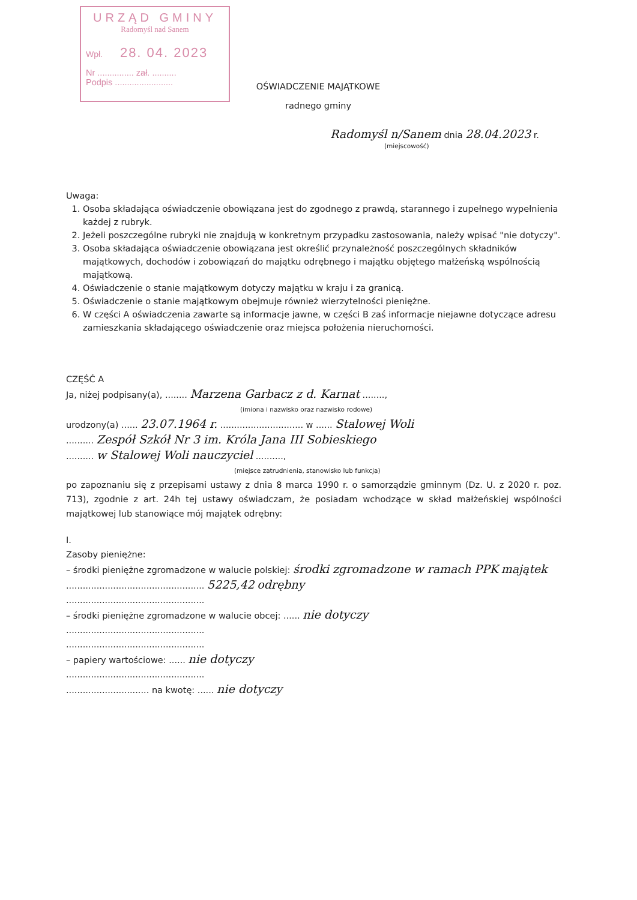URZĄD GMINY
Radomyśl nad Sanem
Wpł. 28. 04. 2023
Nr ............... zał. ..........
Podpis ........................
OŚWIADCZENIE MAJĄTKOWE
radnego gminy
Radomyśl n/Sanem dnia 28.04.2023 r.
(miejscowość)
Uwaga:
1. Osoba składająca oświadczenie obowiązana jest do zgodnego z prawdą, starannego i zupełnego wypełnienia każdej z rubryk.
2. Jeżeli poszczególne rubryki nie znajdują w konkretnym przypadku zastosowania, należy wpisać "nie dotyczy".
3. Osoba składająca oświadczenie obowiązana jest określić przynależność poszczególnych składników majątkowych, dochodów i zobowiązań do majątku odrębnego i majątku objętego małżeńską wspólnością majątkową.
4. Oświadczenie o stanie majątkowym dotyczy majątku w kraju i za granicą.
5. Oświadczenie o stanie majątkowym obejmuje również wierzytelności pieniężne.
6. W części A oświadczenia zawarte są informacje jawne, w części B zaś informacje niejawne dotyczące adresu zamieszkania składającego oświadczenie oraz miejsca położenia nieruchomości.
CZĘŚĆ A
Ja, niżej podpisany(a), ........ Marzena Garbacz z d. Karnat ........,
(imiona i nazwisko oraz nazwisko rodowe)
urodzony(a) ...... 23.07.1964 r. .............................. w ...... Stalowej Woli
.......... Zespół Szkół Nr 3 im. Króla Jana III Sobieskiego
.......... w Stalowej Woli nauczyciel ..........,
(miejsce zatrudnienia, stanowisko lub funkcja)
po zapoznaniu się z przepisami ustawy z dnia 8 marca 1990 r. o samorządzie gminnym (Dz. U. z 2020 r. poz. 713), zgodnie z art. 24h tej ustawy oświadczam, że posiadam wchodzące w skład małżeńskiej wspólności majątkowej lub stanowiące mój majątek odrębny:
I.
Zasoby pieniężne:
– środki pieniężne zgromadzone w walucie polskiej: środki zgromadzone w ramach PPK majątek
.................................................. 5225,42 odrębny
..................................................
– środki pieniężne zgromadzone w walucie obcej: ...... nie dotyczy
..................................................
..................................................
– papiery wartościowe: ...... nie dotyczy
..................................................
.............................. na kwotę: ...... nie dotyczy